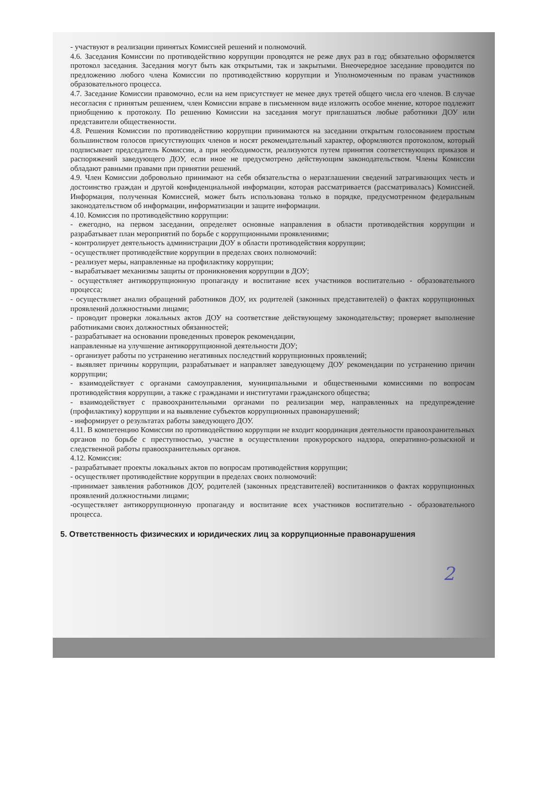- участвуют в реализации принятых Комиссией решений и полномочий.
4.6. Заседания Комиссии по противодействию коррупции проводятся не реже двух раз в год; обязательно оформляется протокол заседания. Заседания могут быть как открытыми, так и закрытыми. Внеочередное заседание проводится по предложению любого члена Комиссии по противодействию коррупции и Уполномоченным по правам участников образовательного процесса.
4.7. Заседание Комиссии правомочно, если на нем присутствует не менее двух третей общего числа его членов. В случае несогласия с принятым решением, член Комиссии вправе в письменном виде изложить особое мнение, которое подлежит приобщению к протоколу. По решению Комиссии на заседания могут приглашаться любые работники ДОУ или представители общественности.
4.8. Решения Комиссии по противодействию коррупции принимаются на заседании открытым голосованием простым большинством голосов присутствующих членов и носят рекомендательный характер, оформляются протоколом, который подписывает председатель Комиссии, а при необходимости, реализуются путем принятия соответствующих приказов и распоряжений заведующего ДОУ, если иное не предусмотрено действующим законодательством. Члены Комиссии обладают равными правами при принятии решений.
4.9. Член Комиссии добровольно принимают на себя обязательства о неразглашении сведений затрагивающих честь и достоинство граждан и другой конфиденциальной информации, которая рассматривается (рассматривалась) Комиссией. Информация, полученная Комиссией, может быть использована только в порядке, предусмотренном федеральным законодательством об информации, информатизации и защите информации.
4.10. Комиссия по противодействию коррупции:
- ежегодно, на первом заседании, определяет основные направления в области противодействия коррупции и разрабатывает план мероприятий по борьбе с коррупционными проявлениями;
- контролирует деятельность администрации ДОУ в области противодействия коррупции;
- осуществляет противодействие коррупции в пределах своих полномочий:
- реализует меры, направленные на профилактику коррупции;
- вырабатывает механизмы защиты от проникновения коррупции в ДОУ;
- осуществляет антикоррупционную пропаганду и воспитание всех участников воспитательно - образовательного процесса;
- осуществляет анализ обращений работников ДОУ, их родителей (законных представителей) о фактах коррупционных проявлений должностными лицами;
- проводит проверки локальных актов ДОУ на соответствие действующему законодательству; проверяет выполнение работниками своих должностных обязанностей;
- разрабатывает на основании проведенных проверок рекомендации,
направленные на улучшение антикоррупционной деятельности ДОУ;
- организует работы по устранению негативных последствий коррупционных проявлений;
- выявляет причины коррупции, разрабатывает и направляет заведующему ДОУ рекомендации по устранению причин коррупции;
- взаимодействует с органами самоуправления, муниципальными и общественными комиссиями по вопросам противодействия коррупции, а также с гражданами и институтами гражданского общества;
- взаимодействует с правоохранительными органами по реализации мер, направленных на предупреждение (профилактику) коррупции и на выявление субъектов коррупционных правонарушений;
- информирует о результатах работы заведующего ДОУ.
4.11. В компетенцию Комиссии по противодействию коррупции не входит координация деятельности правоохранительных органов по борьбе с преступностью, участие в осуществлении прокурорского надзора, оперативно-розыскной и следственной работы правоохранительных органов.
4.12. Комиссия:
- разрабатывает проекты локальных актов по вопросам противодействия коррупции;
- осуществляет противодействие коррупции в пределах своих полномочий:
-принимает заявления работников ДОУ, родителей (законных представителей) воспитанников о фактах коррупционных проявлений должностными лицами;
-осуществляет антикоррупционную пропаганду и воспитание всех участников воспитательно - образовательного процесса.
5. Ответственность физических и юридических лиц за коррупционные правонарушения
2